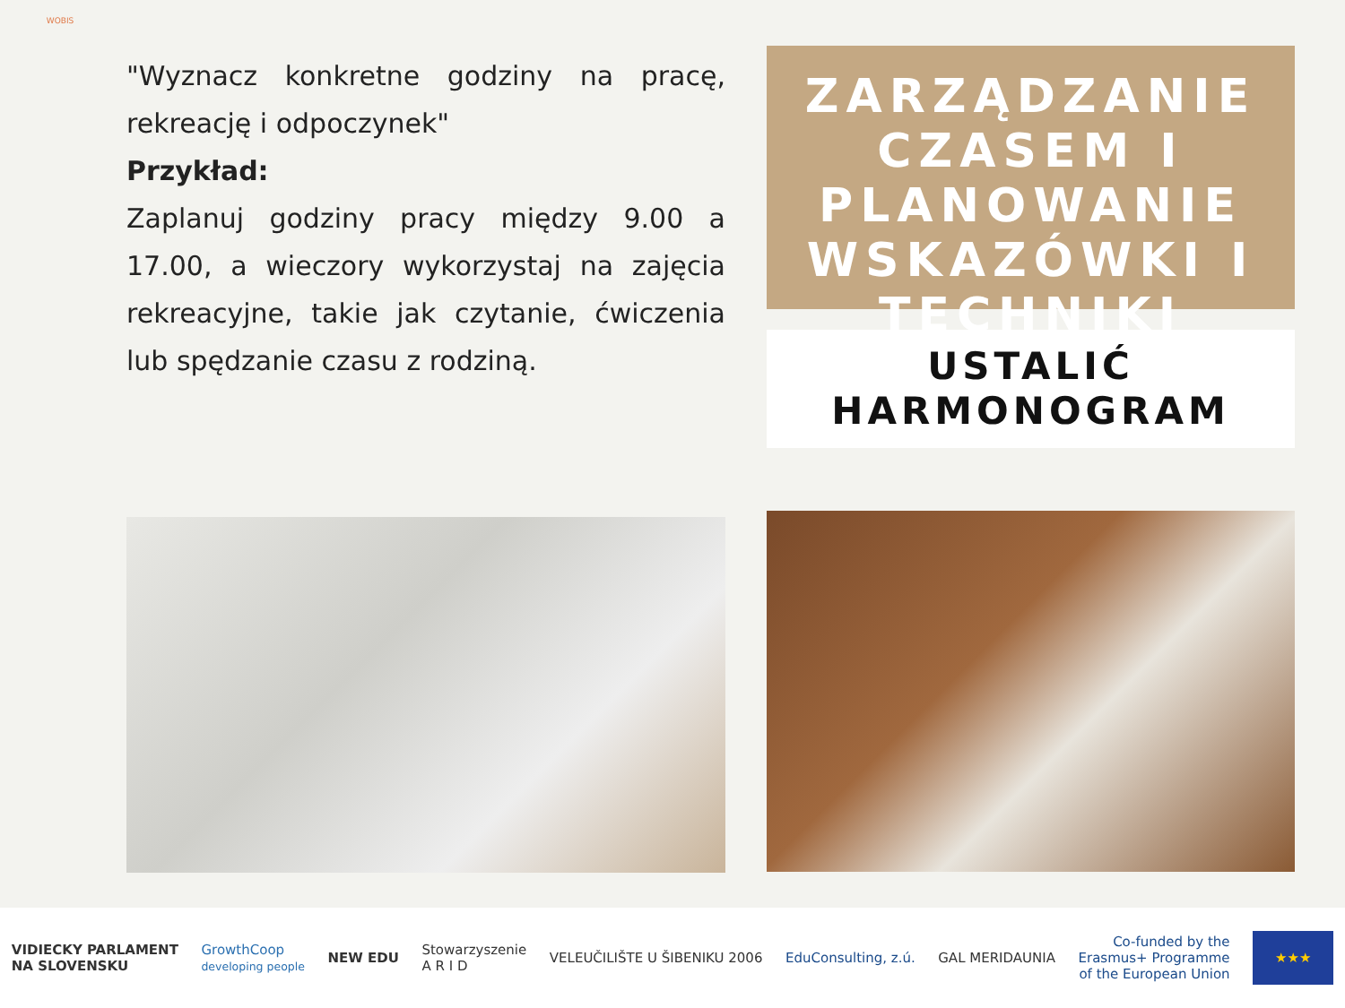WOBIS
"Wyznacz konkretne godziny na pracę, rekreację i odpoczynek"
Przykład:
Zaplanuj godziny pracy między 9.00 a 17.00, a wieczory wykorzystaj na zajęcia rekreacyjne, takie jak czytanie, ćwiczenia lub spędzanie czasu z rodziną.
ZARZĄDZANIE CZASEM I PLANOWANIE WSKAZÓWKI I TECHNIKI
USTALIĆ
HARMONOGRAM
VIDIECKY PARLAMENT
NA SLOVENSKU
GrowthCoop
developing people
NEW EDU
Stowarzyszenie
A R I D
VELEUČILIŠTE U ŠIBENIKU 2006 EduConsulting, z.ú. GAL MERIDAUNIA
Co-funded by the
Erasmus+ Programme
of the European Union
★★★